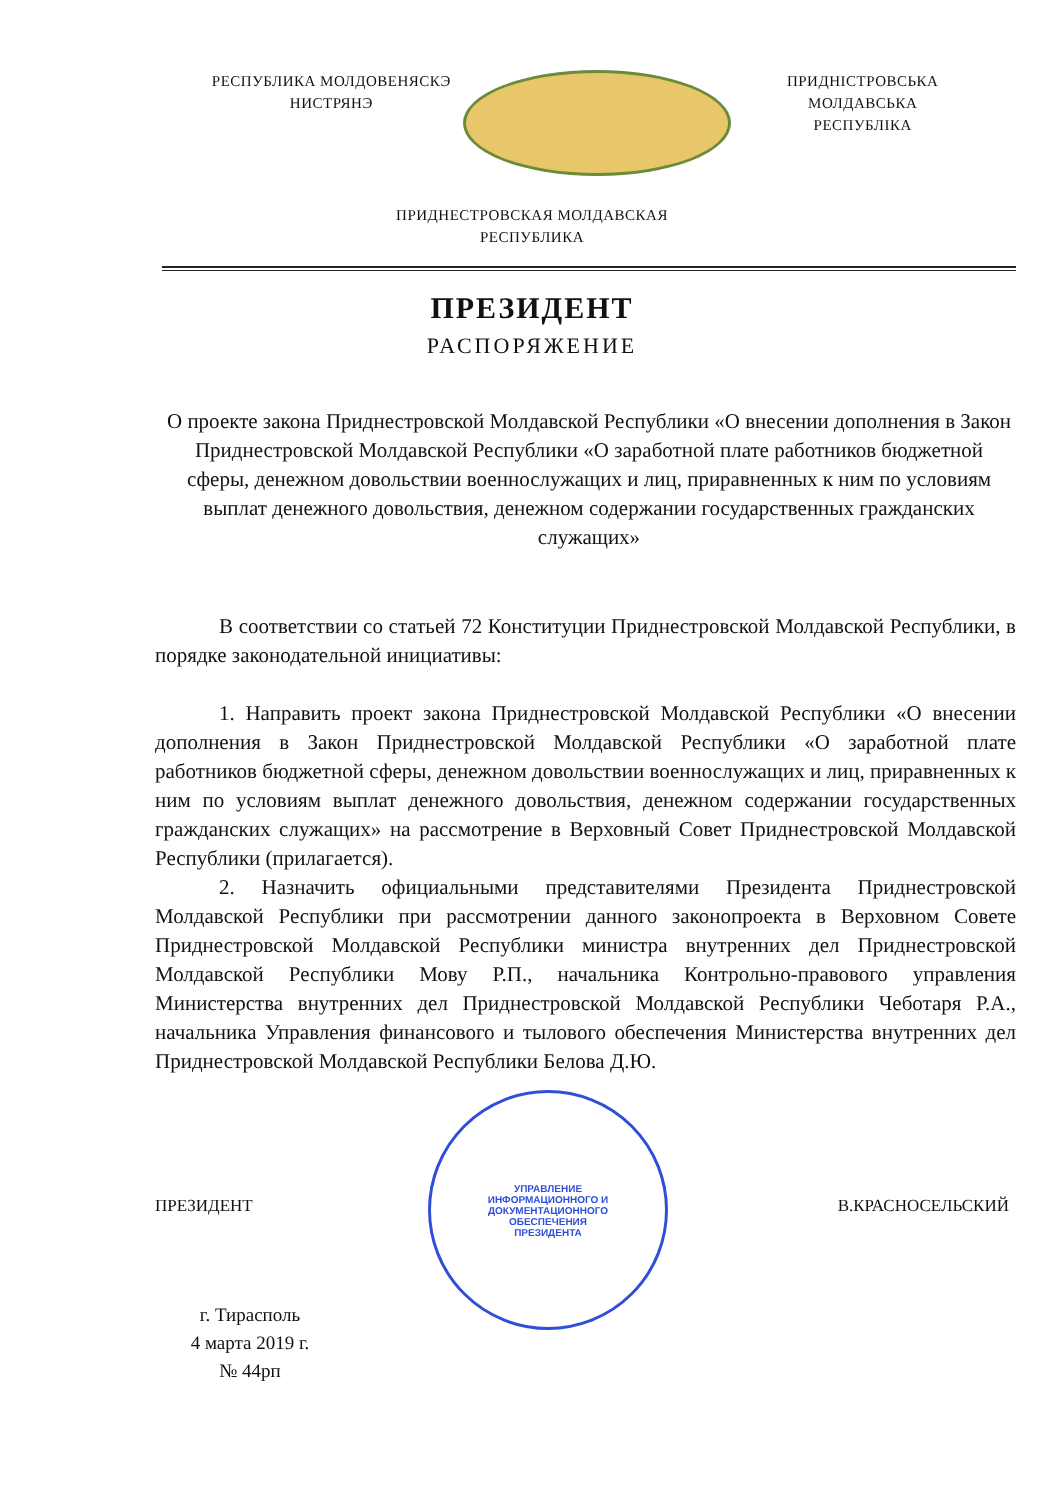РЕСПУБЛИКА МОЛДОВЕНЯСКЭ
НИСТРЯНЭ
ПРИДНІСТРОВСЬКА МОЛДАВСЬКА
РЕСПУБЛІКА
ПРИДНЕСТРОВСКАЯ МОЛДАВСКАЯ
РЕСПУБЛИКА
ПРЕЗИДЕНТ
РАСПОРЯЖЕНИЕ
О проекте закона Приднестровской Молдавской Республики «О внесении дополнения в Закон Приднестровской Молдавской Республики «О заработной плате работников бюджетной сферы, денежном довольствии военнослужащих и лиц, приравненных к ним по условиям выплат денежного довольствия, денежном содержании государственных гражданских служащих»
В соответствии со статьей 72 Конституции Приднестровской Молдавской Республики, в порядке законодательной инициативы:
1. Направить проект закона Приднестровской Молдавской Республики «О внесении дополнения в Закон Приднестровской Молдавской Республики «О заработной плате работников бюджетной сферы, денежном довольствии военнослужащих и лиц, приравненных к ним по условиям выплат денежного довольствия, денежном содержании государственных гражданских служащих» на рассмотрение в Верховный Совет Приднестровской Молдавской Республики (прилагается).
2. Назначить официальными представителями Президента Приднестровской Молдавской Республики при рассмотрении данного законопроекта в Верховном Совете Приднестровской Молдавской Республики министра внутренних дел Приднестровской Молдавской Республики Мову Р.П., начальника Контрольно-правового управления Министерства внутренних дел Приднестровской Молдавской Республики Чеботаря Р.А., начальника Управления финансового и тылового обеспечения Министерства внутренних дел Приднестровской Молдавской Республики Белова Д.Ю.
ПРЕЗИДЕНТ В.КРАСНОСЕЛЬСКИЙ
г. Тирасполь
4 марта 2019 г.
№ 44рп
УПРАВЛЕНИЕ
ИНФОРМАЦИОННОГО И
ДОКУМЕНТАЦИОННОГО
ОБЕСПЕЧЕНИЯ
ПРЕЗИДЕНТА